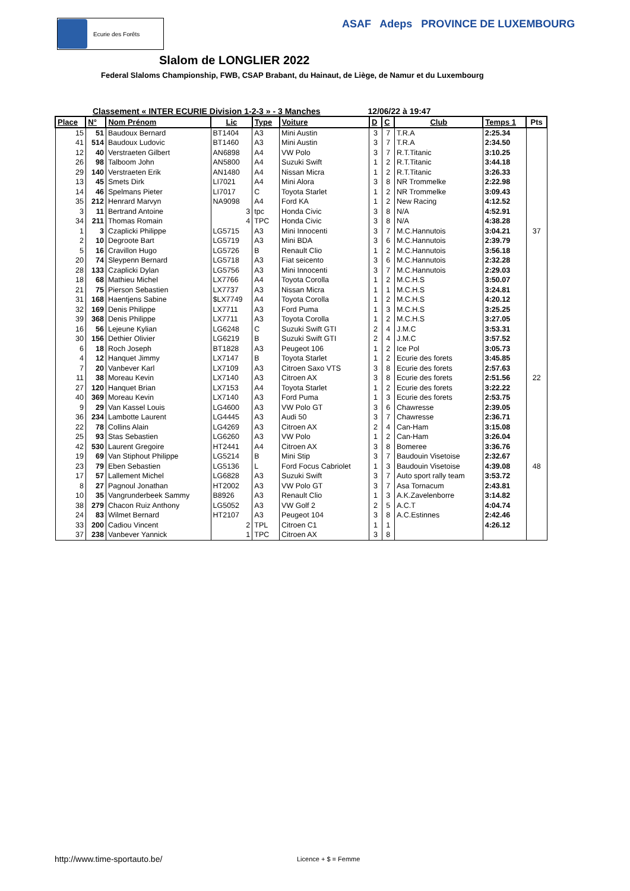Ecurie des Forêts
ASAF Adeps PROVINCE DE LUXEMBOURG
Slalom de LONGLIER 2022
Federal Slaloms Championship, FWB, CSAP Brabant, du Hainaut, de Liège, de Namur et du Luxembourg
Classement « INTER ECURIE Division 1-2-3 » - 3 Manches 12/06/22 à 19:47
| Place | N° | Nom Prénom | Lic | Type | Voiture | D | C | Club | Temps 1 | Pts |
| --- | --- | --- | --- | --- | --- | --- | --- | --- | --- | --- |
| 15 | 51 | Baudoux Bernard | BT1404 | A3 | Mini Austin | 3 | 7 | T.R.A | 2:25.34 | |
| 41 | 514 | Baudoux Ludovic | BT1460 | A3 | Mini Austin | 3 | 7 | T.R.A | 2:34.50 | |
| 12 | 40 | Verstraeten Gilbert | AN6898 | A4 | VW Polo | 3 | 7 | R.T.Titanic | 3:10.25 | |
| 26 | 98 | Talboom John | AN5800 | A4 | Suzuki Swift | 1 | 2 | R.T.Titanic | 3:44.18 | |
| 29 | 140 | Verstraeten Erik | AN1480 | A4 | Nissan Micra | 1 | 2 | R.T.Titanic | 3:26.33 | |
| 13 | 45 | Smets Dirk | LI7021 | A4 | Mini Alora | 3 | 8 | NR Trommelke | 2:22.98 | |
| 14 | 46 | Spelmans Pieter | LI7017 | C | Toyota Starlet | 1 | 2 | NR Trommelke | 3:09.43 | |
| 35 | 212 | Henrard Marvyn | NA9098 | A4 | Ford KA | 1 | 2 | New Racing | 4:12.52 | |
| 3 | 11 | Bertrand Antoine | 3 | tpc | Honda Civic | 3 | 8 | N/A | 4:52.91 | |
| 34 | 211 | Thomas Romain | 4 | TPC | Honda Civic | 3 | 8 | N/A | 4:38.28 | |
| 1 | 3 | Czaplicki Philippe | LG5715 | A3 | Mini Innocenti | 3 | 7 | M.C.Hannutois | 3:04.21 | 37 |
| 2 | 10 | Degroote Bart | LG5719 | A3 | Mini BDA | 3 | 6 | M.C.Hannutois | 2:39.79 | |
| 5 | 16 | Cravillon Hugo | LG5726 | B | Renault Clio | 1 | 2 | M.C.Hannutois | 3:56.18 | |
| 20 | 74 | Sleypenn Bernard | LG5718 | A3 | Fiat seicento | 3 | 6 | M.C.Hannutois | 2:32.28 | |
| 28 | 133 | Czaplicki Dylan | LG5756 | A3 | Mini Innocenti | 3 | 7 | M.C.Hannutois | 2:29.03 | |
| 18 | 68 | Mathieu Michel | LX7766 | A4 | Toyota Corolla | 1 | 2 | M.C.H.S | 3:50.07 | |
| 21 | 75 | Pierson Sebastien | LX7737 | A3 | Nissan Micra | 1 | 1 | M.C.H.S | 3:24.81 | |
| 31 | 168 | Haentjens Sabine | $LX7749 | A4 | Toyota Corolla | 1 | 2 | M.C.H.S | 4:20.12 | |
| 32 | 169 | Denis Philippe | LX7711 | A3 | Ford Puma | 1 | 3 | M.C.H.S | 3:25.25 | |
| 39 | 368 | Denis Philippe | LX7711 | A3 | Toyota Corolla | 1 | 2 | M.C.H.S | 3:27.05 | |
| 16 | 56 | Lejeune Kylian | LG6248 | C | Suzuki Swift GTI | 2 | 4 | J.M.C | 3:53.31 | |
| 30 | 156 | Dethier Olivier | LG6219 | B | Suzuki Swift GTI | 2 | 4 | J.M.C | 3:57.52 | |
| 6 | 18 | Roch Joseph | BT1828 | A3 | Peugeot 106 | 1 | 2 | Ice Pol | 3:05.73 | |
| 4 | 12 | Hanquet Jimmy | LX7147 | B | Toyota Starlet | 1 | 2 | Ecurie des forets | 3:45.85 | |
| 7 | 20 | Vanbever Karl | LX7109 | A3 | Citroen Saxo VTS | 3 | 8 | Ecurie des forets | 2:57.63 | |
| 11 | 38 | Moreau Kevin | LX7140 | A3 | Citroen AX | 3 | 8 | Ecurie des forets | 2:51.56 | 22 |
| 27 | 120 | Hanquet Brian | LX7153 | A4 | Toyota Starlet | 1 | 2 | Ecurie des forets | 3:22.22 | |
| 40 | 369 | Moreau Kevin | LX7140 | A3 | Ford Puma | 1 | 3 | Ecurie des forets | 2:53.75 | |
| 9 | 29 | Van Kassel Louis | LG4600 | A3 | VW Polo GT | 3 | 6 | Chawresse | 2:39.05 | |
| 36 | 234 | Lambotte Laurent | LG4445 | A3 | Audi 50 | 3 | 7 | Chawresse | 2:36.71 | |
| 22 | 78 | Collins Alain | LG4269 | A3 | Citroen AX | 2 | 4 | Can-Ham | 3:15.08 | |
| 25 | 93 | Stas Sebastien | LG6260 | A3 | VW Polo | 1 | 2 | Can-Ham | 3:26.04 | |
| 42 | 530 | Laurent Gregoire | HT2441 | A4 | Citroen AX | 3 | 8 | Bomeree | 3:36.76 | |
| 19 | 69 | Van Stiphout Philippe | LG5214 | B | Mini Stip | 3 | 7 | Baudouin Visetoise | 2:32.67 | |
| 23 | 79 | Eben Sebastien | LG5136 | L | Ford Focus Cabriolet | 1 | 3 | Baudouin Visetoise | 4:39.08 | 48 |
| 17 | 57 | Lallement Michel | LG6828 | A3 | Suzuki Swift | 3 | 7 | Auto sport rally team | 3:53.72 | |
| 8 | 27 | Pagnoul Jonathan | HT2002 | A3 | VW Polo GT | 3 | 7 | Asa Tornacum | 2:43.81 | |
| 10 | 35 | Vangrunderbeek Sammy | B8926 | A3 | Renault Clio | 1 | 3 | A.K.Zavelenborre | 3:14.82 | |
| 38 | 279 | Chacon Ruiz Anthony | LG5052 | A3 | VW Golf 2 | 2 | 5 | A.C.T | 4:04.74 | |
| 24 | 83 | Wilmet Bernard | HT2107 | A3 | Peugeot 104 | 3 | 8 | A.C.Estinnes | 2:42.46 | |
| 33 | 200 | Cadiou Vincent | 2 | TPL | Citroen C1 | 1 | 1 | | 4:26.12 | |
| 37 | 238 | Vanbever Yannick | 1 | TPC | Citroen AX | 3 | 8 | | | |
http://www.time-sportauto.be/ Licence + $ = Femme